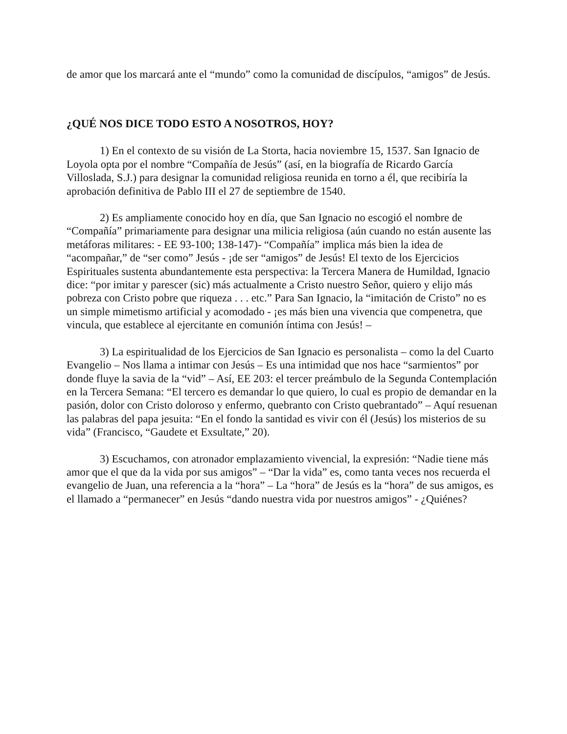de amor que los marcará ante el “mundo” como la comunidad de discípulos, “amigos” de Jesús.
¿QUÉ NOS DICE TODO ESTO A NOSOTROS, HOY?
1) En el contexto de su visión de La Storta, hacia noviembre 15, 1537. San Ignacio de Loyola opta por el nombre “Compañía de Jesús” (así, en la biografía de Ricardo García Villoslada, S.J.) para designar la comunidad religiosa reunida en torno a él, que recibiría la aprobación definitiva de Pablo III el 27 de septiembre de 1540.
2) Es ampliamente conocido hoy en día, que San Ignacio no escogió el nombre de “Compañía” primariamente para designar una milicia religiosa (aún cuando no están ausente las metáforas militares: - EE 93-100; 138-147)- “Compañía” implica más bien la idea de “acompañar,” de “ser como” Jesús - ¡de ser “amigos” de Jesús! El texto de los Ejercicios Espirituales sustenta abundantemente esta perspectiva: la Tercera Manera de Humildad, Ignacio dice: “por imitar y parescer (sic) más actualmente a Cristo nuestro Señor, quiero y elijo más pobreza con Cristo pobre que riqueza . . . etc.” Para San Ignacio, la “imitación de Cristo” no es un simple mimetismo artificial y acomodado - ¡es más bien una vivencia que compenetra, que vincula, que establece al ejercitante en comunión íntima con Jesús! –
3) La espiritualidad de los Ejercicios de San Ignacio es personalista – como la del Cuarto Evangelio – Nos llama a intimar con Jesús – Es una intimidad que nos hace “sarmientos” por donde fluye la savia de la “vid” – Así, EE 203: el tercer preámbulo de la Segunda Contemplación en la Tercera Semana: “El tercero es demandar lo que quiero, lo cual es propio de demandar en la pasión, dolor con Cristo doloroso y enfermo, quebranto con Cristo quebrantado” – Aquí resuenan las palabras del papa jesuita: “En el fondo la santidad es vivir con él (Jesús) los misterios de su vida” (Francisco, “Gaudete et Exsultate,” 20).
3) Escuchamos, con atronador emplazamiento vivencial, la expresión: “Nadie tiene más amor que el que da la vida por sus amigos” – “Dar la vida” es, como tanta veces nos recuerda el evangelio de Juan, una referencia a la “hora” – La “hora” de Jesús es la “hora” de sus amigos, es el llamado a “permanecer” en Jesús “dando nuestra vida por nuestros amigos” - ¿Quiénes?